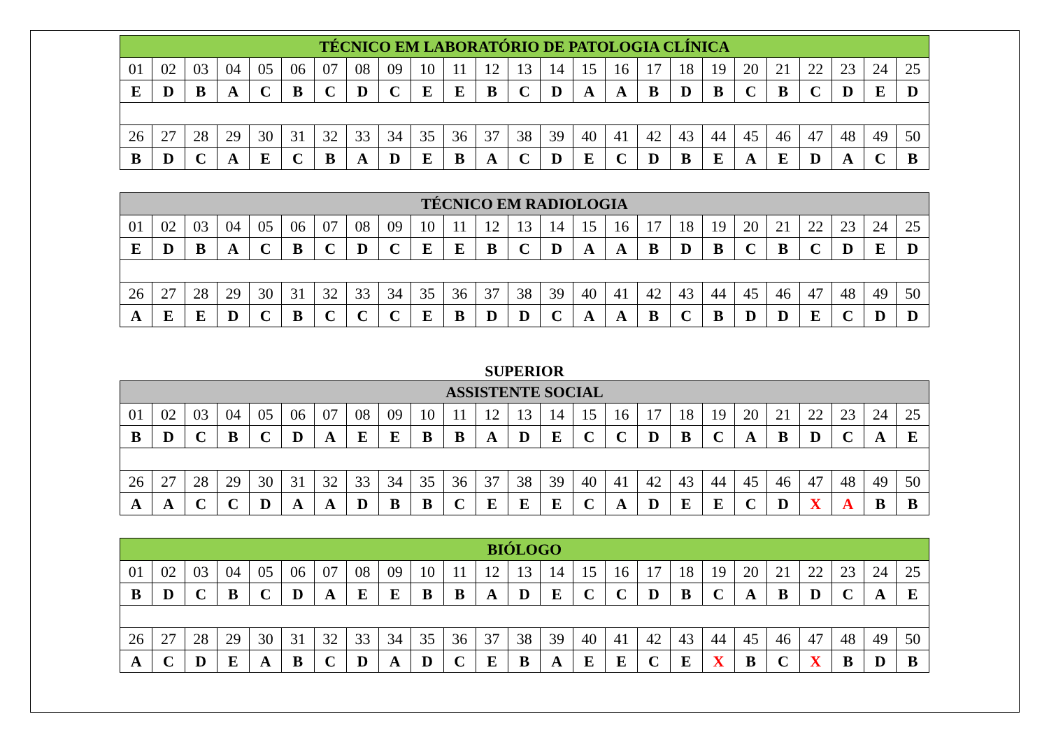| TÉCNICO EM LABORATÓRIO DE PATOLOGIA CLÍNICA | | | | | | | | | | | | | | | | | | | | | | | | |
| --- | --- | --- | --- | --- | --- | --- | --- | --- | --- | --- | --- | --- | --- | --- | --- | --- | --- | --- | --- | --- | --- | --- | --- | --- |
| 01 | 02 | 03 | 04 | 05 | 06 | 07 | 08 | 09 | 10 | 11 | 12 | 13 | 14 | 15 | 16 | 17 | 18 | 19 | 20 | 21 | 22 | 23 | 24 | 25 |
| E | D | B | A | C | B | C | D | C | E | E | B | C | D | A | A | B | D | B | C | B | C | D | E | D |
| 26 | 27 | 28 | 29 | 30 | 31 | 32 | 33 | 34 | 35 | 36 | 37 | 38 | 39 | 40 | 41 | 42 | 43 | 44 | 45 | 46 | 47 | 48 | 49 | 50 |
| B | D | C | A | E | C | B | A | D | E | B | A | C | D | E | C | D | B | E | A | E | D | A | C | B |
| TÉCNICO EM RADIOLOGIA | | | | | | | | | | | | | | | | | | | | | | | | |
| --- | --- | --- | --- | --- | --- | --- | --- | --- | --- | --- | --- | --- | --- | --- | --- | --- | --- | --- | --- | --- | --- | --- | --- | --- |
| 01 | 02 | 03 | 04 | 05 | 06 | 07 | 08 | 09 | 10 | 11 | 12 | 13 | 14 | 15 | 16 | 17 | 18 | 19 | 20 | 21 | 22 | 23 | 24 | 25 |
| E | D | B | A | C | B | C | D | C | E | E | B | C | D | A | A | B | D | B | C | B | C | D | E | D |
| 26 | 27 | 28 | 29 | 30 | 31 | 32 | 33 | 34 | 35 | 36 | 37 | 38 | 39 | 40 | 41 | 42 | 43 | 44 | 45 | 46 | 47 | 48 | 49 | 50 |
| A | E | E | D | C | B | C | C | C | E | B | D | D | C | A | A | B | C | B | D | D | E | C | D | D |
SUPERIOR
| ASSISTENTE SOCIAL | | | | | | | | | | | | | | | | | | | | | | | | |
| --- | --- | --- | --- | --- | --- | --- | --- | --- | --- | --- | --- | --- | --- | --- | --- | --- | --- | --- | --- | --- | --- | --- | --- | --- |
| 01 | 02 | 03 | 04 | 05 | 06 | 07 | 08 | 09 | 10 | 11 | 12 | 13 | 14 | 15 | 16 | 17 | 18 | 19 | 20 | 21 | 22 | 23 | 24 | 25 |
| B | D | C | B | C | D | A | E | E | B | B | A | D | E | C | C | D | B | C | A | B | D | C | A | E |
| 26 | 27 | 28 | 29 | 30 | 31 | 32 | 33 | 34 | 35 | 36 | 37 | 38 | 39 | 40 | 41 | 42 | 43 | 44 | 45 | 46 | 47 | 48 | 49 | 50 |
| A | A | C | C | D | A | A | D | B | B | C | E | E | E | C | A | D | E | E | C | D | X | A | B | B |
| BIÓLOGO | | | | | | | | | | | | | | | | | | | | | | | | |
| --- | --- | --- | --- | --- | --- | --- | --- | --- | --- | --- | --- | --- | --- | --- | --- | --- | --- | --- | --- | --- | --- | --- | --- | --- |
| 01 | 02 | 03 | 04 | 05 | 06 | 07 | 08 | 09 | 10 | 11 | 12 | 13 | 14 | 15 | 16 | 17 | 18 | 19 | 20 | 21 | 22 | 23 | 24 | 25 |
| B | D | C | B | C | D | A | E | E | B | B | A | D | E | C | C | D | B | C | A | B | D | C | A | E |
| 26 | 27 | 28 | 29 | 30 | 31 | 32 | 33 | 34 | 35 | 36 | 37 | 38 | 39 | 40 | 41 | 42 | 43 | 44 | 45 | 46 | 47 | 48 | 49 | 50 |
| A | C | D | E | A | B | C | D | A | D | C | E | B | A | E | E | C | E | X | B | C | X | B | D | B |